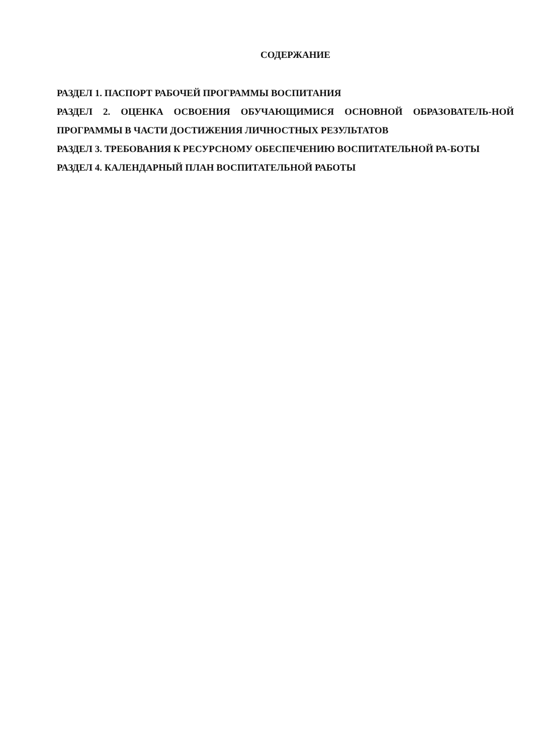СОДЕРЖАНИЕ
РАЗДЕЛ 1. ПАСПОРТ РАБОЧЕЙ ПРОГРАММЫ ВОСПИТАНИЯ
РАЗДЕЛ 2. ОЦЕНКА ОСВОЕНИЯ ОБУЧАЮЩИМИСЯ ОСНОВНОЙ ОБРАЗОВАТЕЛЬ-НОЙ ПРОГРАММЫ В ЧАСТИ ДОСТИЖЕНИЯ ЛИЧНОСТНЫХ РЕЗУЛЬТАТОВ
РАЗДЕЛ 3. ТРЕБОВАНИЯ К РЕСУРСНОМУ ОБЕСПЕЧЕНИЮ ВОСПИТАТЕЛЬНОЙ РА-БОТЫ
РАЗДЕЛ 4. КАЛЕНДАРНЫЙ ПЛАН ВОСПИТАТЕЛЬНОЙ РАБОТЫ